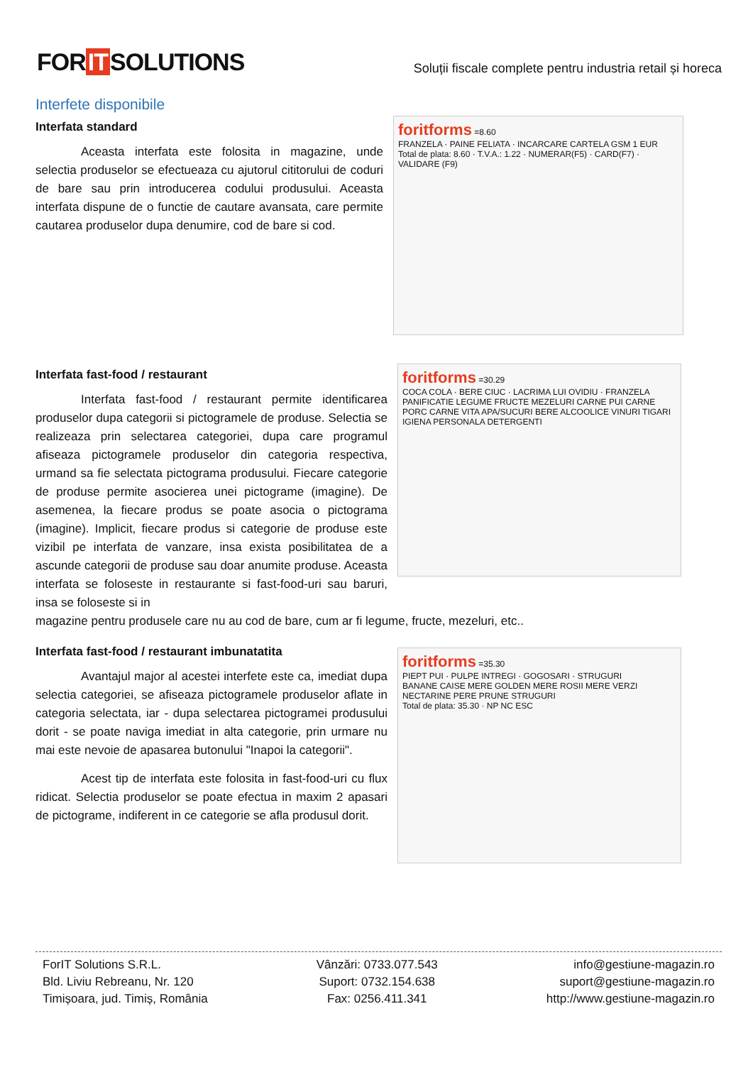FOR IT SOLUTIONS
Soluții fiscale complete pentru industria retail și horeca
Interfete disponibile
Interfata standard
Aceasta interfata este folosita in magazine, unde selectia produselor se efectueaza cu ajutorul cititorului de coduri de bare sau prin introducerea codului produsului. Aceasta interfata dispune de o functie de cautare avansata, care permite cautarea produselor dupa denumire, cod de bare si cod.
foritforms =8.60
FRANZELA · PAINE FELIATA · INCARCARE CARTELA GSM 1 EUR
Total de plata: 8.60 · T.V.A.: 1.22 · NUMERAR(F5) · CARD(F7) · VALIDARE (F9)
Interfata fast-food / restaurant
Interfata fast-food / restaurant permite identificarea produselor dupa categorii si pictogramele de produse. Selectia se realizeaza prin selectarea categoriei, dupa care programul afiseaza pictogramele produselor din categoria respectiva, urmand sa fie selectata pictograma produsului. Fiecare categorie de produse permite asocierea unei pictograme (imagine). De asemenea, la fiecare produs se poate asocia o pictograma (imagine). Implicit, fiecare produs si categorie de produse este vizibil pe interfata de vanzare, insa exista posibilitatea de a ascunde categorii de produse sau doar anumite produse. Aceasta interfata se foloseste in restaurante si fast-food-uri sau baruri, insa se foloseste si in
foritforms =30.29
COCA COLA · BERE CIUC · LACRIMA LUI OVIDIU · FRANZELA
PANIFICATIE LEGUME FRUCTE MEZELURI CARNE PUI CARNE PORC CARNE VITA APA/SUCURI BERE ALCOOLICE VINURI TIGARI IGIENA PERSONALA DETERGENTI
magazine pentru produsele care nu au cod de bare, cum ar fi legume, fructe, mezeluri, etc..
Interfata fast-food / restaurant imbunatatita
Avantajul major al acestei interfete este ca, imediat dupa selectia categoriei, se afiseaza pictogramele produselor aflate in categoria selectata, iar - dupa selectarea pictogramei produsului dorit - se poate naviga imediat in alta categorie, prin urmare nu mai este nevoie de apasarea butonului "Inapoi la categorii".
Acest tip de interfata este folosita in fast-food-uri cu flux ridicat. Selectia produselor se poate efectua in maxim 2 apasari de pictograme, indiferent in ce categorie se afla produsul dorit.
foritforms =35.30
PIEPT PUI · PULPE INTREGI · GOGOSARI · STRUGURI
BANANE CAISE MERE GOLDEN MERE ROSII MERE VERZI NECTARINE PERE PRUNE STRUGURI
Total de plata: 35.30 · NP NC ESC
ForIT Solutions S.R.L.
Bld. Liviu Rebreanu, Nr. 120
Timișoara, jud. Timiș, România
Vânzări: 0733.077.543
Suport: 0732.154.638
Fax: 0256.411.341
info@gestiune-magazin.ro
suport@gestiune-magazin.ro
http://www.gestiune-magazin.ro